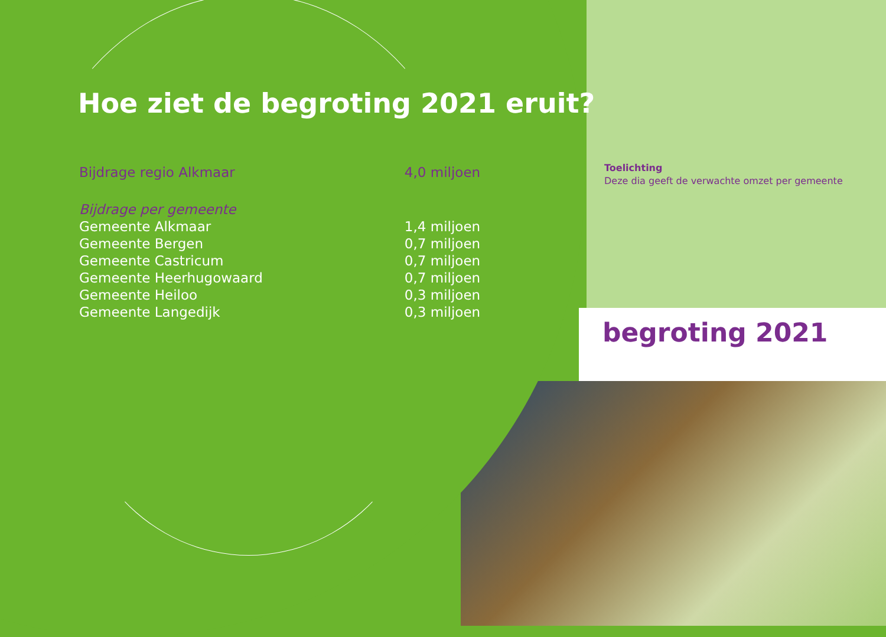Hoe ziet de begroting 2021 eruit?
| Bijdrage regio Alkmaar | 4,0 miljoen |
| Bijdrage per gemeente | |
| Gemeente Alkmaar | 1,4 miljoen |
| Gemeente Bergen | 0,7 miljoen |
| Gemeente Castricum | 0,7 miljoen |
| Gemeente Heerhugowaard | 0,7 miljoen |
| Gemeente Heiloo | 0,3 miljoen |
| Gemeente Langedijk | 0,3 miljoen |
Toelichting
Deze dia geeft de verwachte omzet per gemeente
begroting 2021